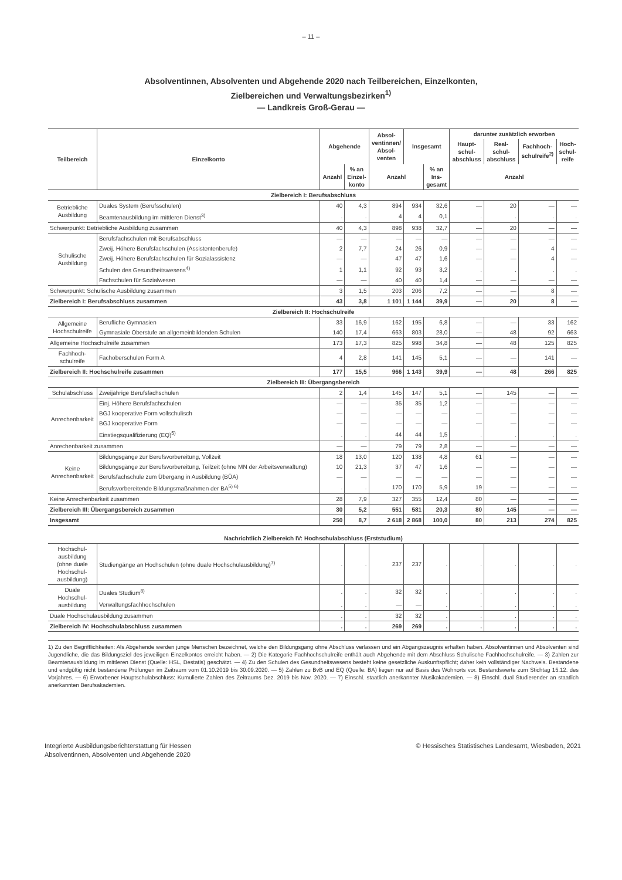– 11 –
Absolventinnen, Absolventen und Abgehende 2020 nach Teilbereichen, Einzelkonten,
Zielbereichen und Verwaltungsbezirken<sup>1)</sup>
— Landkreis Groß-Gerau —
| Teilbereich | Einzelkonto | Abgehende | | Absol- ventinnen/ Absol- venten | Insgesamt | | darunter zusätzlich erworben | | | |
| --- | --- | --- | --- | --- | --- | --- | --- | --- | --- | --- |
| | | | | | | | Haupt- schul- abschluss | Real- schul- abschluss | Fachhoch- schulreife<sup>2)</sup> | Hoch- schul- reife |
| | | Anzahl | % an Einzel- konto | Anzahl | | % an Ins- gesamt | Anzahl | | | |
| Zielbereich I: Berufsabschluss | | | | | | | | | | |
| Betriebliche Ausbildung | Duales System (Berufsschulen) | 40 | 4,3 | 894 | 934 | 32,6 | — | 20 | — | — |
| | Beamtenausbildung im mittleren Dienst<sup>3)</sup> | . | . | 4 | 4 | 0,1 | . | . | . | . |
| Schwerpunkt: Betriebliche Ausbildung zusammen | | 40 | 4,3 | 898 | 938 | 32,7 | — | 20 | — | — |
| Schulische Ausbildung | Berufsfachschulen mit Berufsabschluss | — | — | — | — | — | — | — | — | — |
| | Zweij. Höhere Berufsfachschulen (Assistentenberufe) | 2 | 7,7 | 24 | 26 | 0,9 | — | — | 4 | — |
| | Zweij. Höhere Berufsfachschulen für Sozialassistenz | — | — | 47 | 47 | 1,6 | — | — | 4 | — |
| | Schulen des Gesundheitswesens<sup>4)</sup> | 1 | 1,1 | 92 | 93 | 3,2 | . | . | . | . |
| | Fachschulen für Sozialwesen | — | — | 40 | 40 | 1,4 | — | — | — | — |
| Schwerpunkt: Schulische Ausbildung zusammen | | 3 | 1,5 | 203 | 206 | 7,2 | — | — | 8 | — |
| Zielbereich I: Berufsabschluss zusammen | | 43 | 3,8 | 1 101 | 1 144 | 39,9 | — | 20 | 8 | — |
| Zielbereich II: Hochschulreife | | | | | | | | | | |
| Allgemeine Hochschulreife | Berufliche Gymnasien | 33 | 16,9 | 162 | 195 | 6,8 | — | — | 33 | 162 |
| | Gymnasiale Oberstufe an allgemeinbildenden Schulen | 140 | 17,4 | 663 | 803 | 28,0 | — | 48 | 92 | 663 |
| Allgemeine Hochschulreife zusammen | | 173 | 17,3 | 825 | 998 | 34,8 | — | 48 | 125 | 825 |
| Fachhoch- schulreife | Fachoberschulen Form A | 4 | 2,8 | 141 | 145 | 5,1 | — | — | 141 | — |
| Zielbereich II: Hochschulreife zusammen | | 177 | 15,5 | 966 | 1 143 | 39,9 | — | 48 | 266 | 825 |
| Zielbereich III: Übergangsbereich | | | | | | | | | | |
| Schulabschluss | Zweijährige Berufsfachschulen | 2 | 1,4 | 145 | 147 | 5,1 | — | 145 | — | — |
| Anrechenbarkeit | Einj. Höhere Berufsfachschulen | — | — | 35 | 35 | 1,2 | — | — | — | — |
| | BGJ kooperative Form vollschulisch | — | — | — | — | — | — | — | — | — |
| | BGJ kooperative Form | — | — | — | — | — | — | — | — | — |
| | Einstiegsqualifizierung (EQ)<sup>5)</sup> | . | . | 44 | 44 | 1,5 | . | . | . | . |
| Anrechenbarkeit zusammen | | — | — | 79 | 79 | 2,8 | — | — | — | — |
| Keine Anrechenbarkeit | Bildungsgänge zur Berufsvorbereitung, Vollzeit | 18 | 13,0 | 120 | 138 | 4,8 | 61 | — | — | — |
| | Bildungsgänge zur Berufsvorbereitung, Teilzeit (ohne MN der Arbeitsverwaltung) | 10 | 21,3 | 37 | 47 | 1,6 | — | — | — | — |
| | Berufsfachschule zum Übergang in Ausbildung (BÜA) | — | — | — | — | — | — | — | — | — |
| | Berufsvorbereitende Bildungsmaßnahmen der BA<sup>5) 6)</sup> | . | . | 170 | 170 | 5,9 | 19 | — | — | — |
| Keine Anrechenbarkeit zusammen | | 28 | 7,9 | 327 | 355 | 12,4 | 80 | — | — | — |
| Zielbereich III: Übergangsbereich zusammen | | 30 | 5,2 | 551 | 581 | 20,3 | 80 | 145 | — | — |
| Insgesamt | | 250 | 8,7 | 2 618 | 2 868 | 100,0 | 80 | 213 | 274 | 825 |
| Nachrichtlich Zielbereich IV: Hochschulabschluss (Erststudium) | | | | | | | | | | |
| Hochschul- ausbildung (ohne duale Hochschul- ausbildung) | Studiengänge an Hochschulen (ohne duale Hochschulausbildung)<sup>7)</sup> | . | . | 237 | 237 | . | . | . | . | . |
| Duale Hochschul- ausbildung | Duales Studium<sup>8)</sup> | . | . | 32 | 32 | . | . | . | . | . |
| | Verwaltungsfachhochschulen | . | . | — | — | . | . | . | . | . |
| Duale Hochschulausbildung zusammen | | . | . | 32 | 32 | . | . | . | . | . |
| Zielbereich IV: Hochschulabschluss zusammen | | . | . | 269 | 269 | . | . | . | . | . |
1) Zu den Begrifflichkeiten: Als Abgehende werden junge Menschen bezeichnet, welche den Bildungsgang ohne Abschluss verlassen und ein Abgangszeugnis erhalten haben. Absolventinnen und Absolventen sind Jugendliche, die das Bildungsziel des jeweiligen Einzelkontos erreicht haben. — 2) Die Kategorie Fachhochschulreife enthält auch Abgehende mit dem Abschluss Schulische Fachhochschulreife. — 3) Zahlen zur Beamtenausbildung im mittleren Dienst (Quelle: HSL, Destatis) geschätzt. — 4) Zu den Schulen des Gesundheitswesens besteht keine gesetzliche Auskunftspflicht; daher kein vollständiger Nachweis. Bestandene und endgültig nicht bestandene Prüfungen im Zeitraum vom 01.10.2019 bis 30.09.2020. — 5) Zahlen zu BvB und EQ (Quelle: BA) liegen nur auf Basis des Wohnorts vor. Bestandswerte zum Stichtag 15.12. des Vorjahres. — 6) Erworbener Hauptschulabschluss: Kumulierte Zahlen des Zeitraums Dez. 2019 bis Nov. 2020. — 7) Einschl. staatlich anerkannter Musikakademien. — 8) Einschl. dual Studierender an staatlich anerkannten Berufsakademien.
Integrierte Ausbildungsberichterstattung für Hessen
Absolventinnen, Absolventen und Abgehende 2020
© Hessisches Statistisches Landesamt, Wiesbaden, 2021